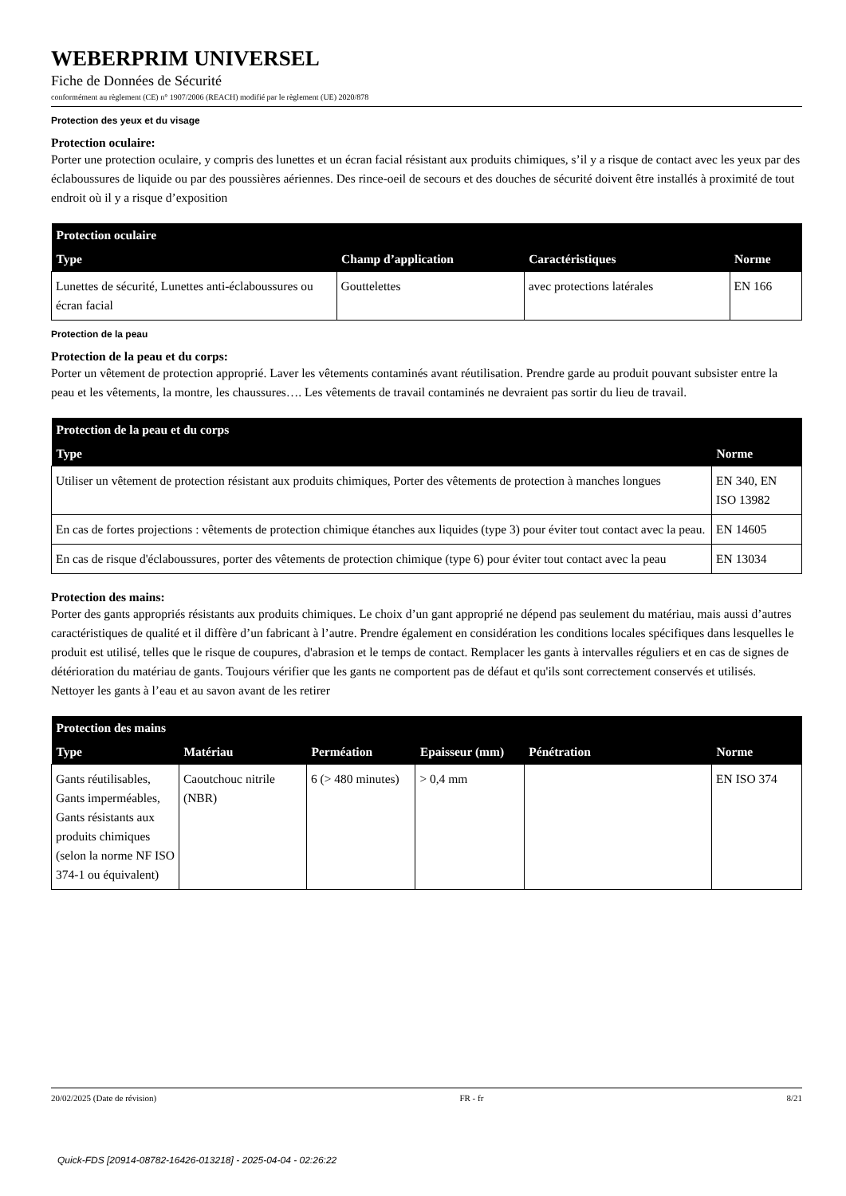WEBERPRIM UNIVERSEL
Fiche de Données de Sécurité
conformément au règlement (CE) n° 1907/2006 (REACH) modifié par le règlement (UE) 2020/878
Protection des yeux et du visage
Protection oculaire:
Porter une protection oculaire, y compris des lunettes et un écran facial résistant aux produits chimiques, s’il y a risque de contact avec les yeux par des éclaboussures de liquide ou par des poussières aériennes. Des rince-oeil de secours et des douches de sécurité doivent être installés à proximité de tout endroit où il y a risque d’exposition
| Protection oculaire | | | |
| --- | --- | --- | --- |
| Type | Champ d’application | Caractéristiques | Norme |
| Lunettes de sécurité, Lunettes anti-éclaboussures ou écran facial | Gouttelettes | avec protections latérales | EN 166 |
Protection de la peau
Protection de la peau et du corps:
Porter un vêtement de protection approprié. Laver les vêtements contaminés avant réutilisation. Prendre garde au produit pouvant subsister entre la peau et les vêtements, la montre, les chaussures…. Les vêtements de travail contaminés ne devraient pas sortir du lieu de travail.
| Protection de la peau et du corps | |
| --- | --- |
| Type | Norme |
| Utiliser un vêtement de protection résistant aux produits chimiques, Porter des vêtements de protection à manches longues | EN 340, EN ISO 13982 |
| En cas de fortes projections : vêtements de protection chimique étanches aux liquides (type 3) pour éviter tout contact avec la peau. | EN 14605 |
| En cas de risque d'éclaboussures, porter des vêtements de protection chimique (type 6) pour éviter tout contact avec la peau | EN 13034 |
Protection des mains:
Porter des gants appropriés résistants aux produits chimiques. Le choix d’un gant approprié ne dépend pas seulement du matériau, mais aussi d’autres caractéristiques de qualité et il diffère d’un fabricant à l’autre. Prendre également en considération les conditions locales spécifiques dans lesquelles le produit est utilisé, telles que le risque de coupures, d'abrasion et le temps de contact. Remplacer les gants à intervalles réguliers et en cas de signes de détérioration du matériau de gants. Toujours vérifier que les gants ne comportent pas de défaut et qu'ils sont correctement conservés et utilisés. Nettoyer les gants à l’eau et au savon avant de les retirer
| Protection des mains | | | | | |
| --- | --- | --- | --- | --- | --- |
| Type | Matériau | Perméation | Epaisseur (mm) | Pénétration | Norme |
| Gants réutilisables, Gants imperméables, Gants résistants aux produits chimiques (selon la norme NF ISO 374-1 ou équivalent) | Caoutchouc nitrile (NBR) | 6 (> 480 minutes) | > 0,4 mm | | EN ISO 374 |
20/02/2025 (Date de révision) FR - fr 8/21
Quick-FDS [20914-08782-16426-013218] - 2025-04-04 - 02:26:22